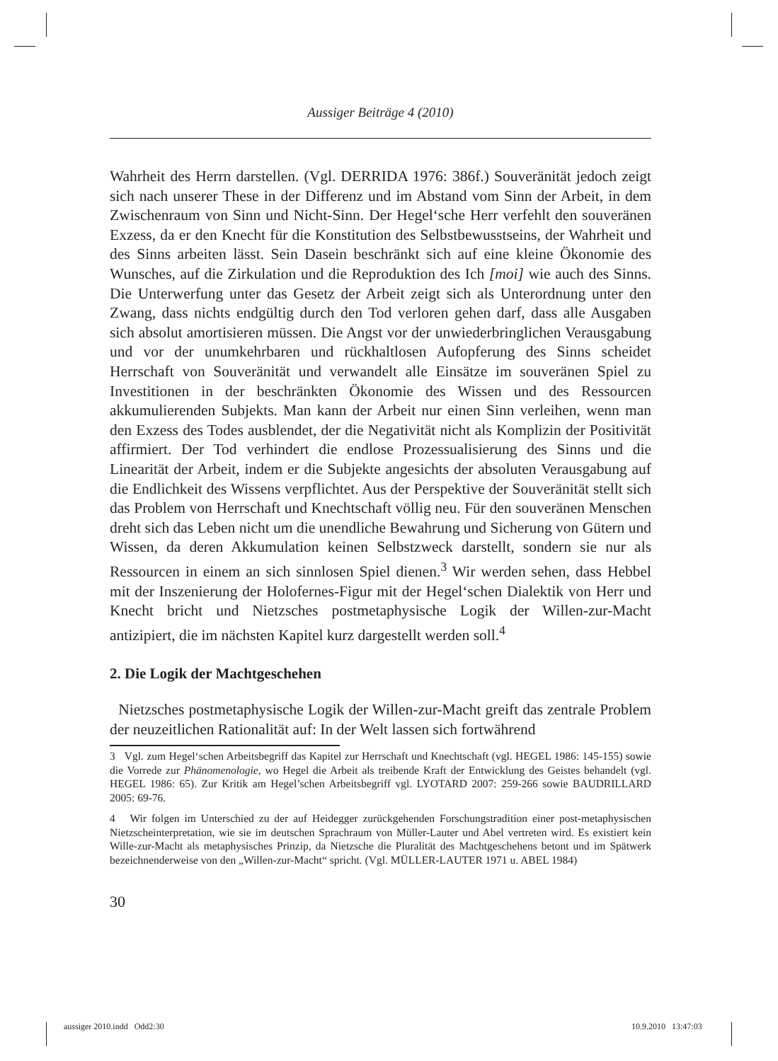Aussiger Beiträge 4 (2010)
Wahrheit des Herrn darstellen. (Vgl. DERRIDA 1976: 386f.) Souveränität jedoch zeigt sich nach unserer These in der Differenz und im Abstand vom Sinn der Arbeit, in dem Zwischenraum von Sinn und Nicht-Sinn. Der Hegel‘sche Herr verfehlt den souveränen Exzess, da er den Knecht für die Konstitution des Selbstbewusstseins, der Wahrheit und des Sinns arbeiten lässt. Sein Dasein beschränkt sich auf eine kleine Ökonomie des Wunsches, auf die Zirkulation und die Reproduktion des Ich [moi] wie auch des Sinns. Die Unterwerfung unter das Gesetz der Arbeit zeigt sich als Unterordnung unter den Zwang, dass nichts endgültig durch den Tod verloren gehen darf, dass alle Ausgaben sich absolut amortisieren müssen. Die Angst vor der unwiederbringlichen Verausgabung und vor der unumkehrbaren und rückhaltlosen Aufopferung des Sinns scheidet Herrschaft von Souveränität und verwandelt alle Einsätze im souveränen Spiel zu Investitionen in der beschränkten Ökonomie des Wissen und des Ressourcen akkumulierenden Subjekts. Man kann der Arbeit nur einen Sinn verleihen, wenn man den Exzess des Todes ausblendet, der die Negativität nicht als Komplizin der Positivität affirmiert. Der Tod verhindert die endlose Prozessualisierung des Sinns und die Linearität der Arbeit, indem er die Subjekte angesichts der absoluten Verausgabung auf die Endlichkeit des Wissens verpflichtet. Aus der Perspektive der Souveränität stellt sich das Problem von Herrschaft und Knechtschaft völlig neu. Für den souveränen Menschen dreht sich das Leben nicht um die unendliche Bewahrung und Sicherung von Gütern und Wissen, da deren Akkumulation keinen Selbstzweck darstellt, sondern sie nur als Ressourcen in einem an sich sinnlosen Spiel dienen.<sup>3</sup> Wir werden sehen, dass Hebbel mit der Inszenierung der Holofernes-Figur mit der Hegel‘schen Dialektik von Herr und Knecht bricht und Nietzsches postmetaphysische Logik der Willen-zur-Macht antizipiert, die im nächsten Kapitel kurz dargestellt werden soll.<sup>4</sup>
2. Die Logik der Machtgeschehen
Nietzsches postmetaphysische Logik der Willen-zur-Macht greift das zentrale Problem der neuzeitlichen Rationalität auf: In der Welt lassen sich fortwährend
3 Vgl. zum Hegel‘schen Arbeitsbegriff das Kapitel zur Herrschaft und Knechtschaft (vgl. HEGEL 1986: 145-155) sowie die Vorrede zur Phänomenologie, wo Hegel die Arbeit als treibende Kraft der Entwicklung des Geistes behandelt (vgl. HEGEL 1986: 65). Zur Kritik am Hegel’schen Arbeitsbegriff vgl. LYOTARD 2007: 259-266 sowie BAUDRILLARD 2005: 69-76.
4 Wir folgen im Unterschied zu der auf Heidegger zurückgehenden Forschungstradition einer post-metaphysischen Nietzscheinterpretation, wie sie im deutschen Sprachraum von Müller-Lauter und Abel vertreten wird. Es existiert kein Wille-zur-Macht als metaphysisches Prinzip, da Nietzsche die Pluralität des Machtgeschehens betont und im Spätwerk bezeichnenderweise von den „Willen-zur-Macht“ spricht. (Vgl. MÜLLER-LAUTER 1971 u. ABEL 1984)
30
aussiger 2010.indd Odd2:30 10.9.2010 13:47:03